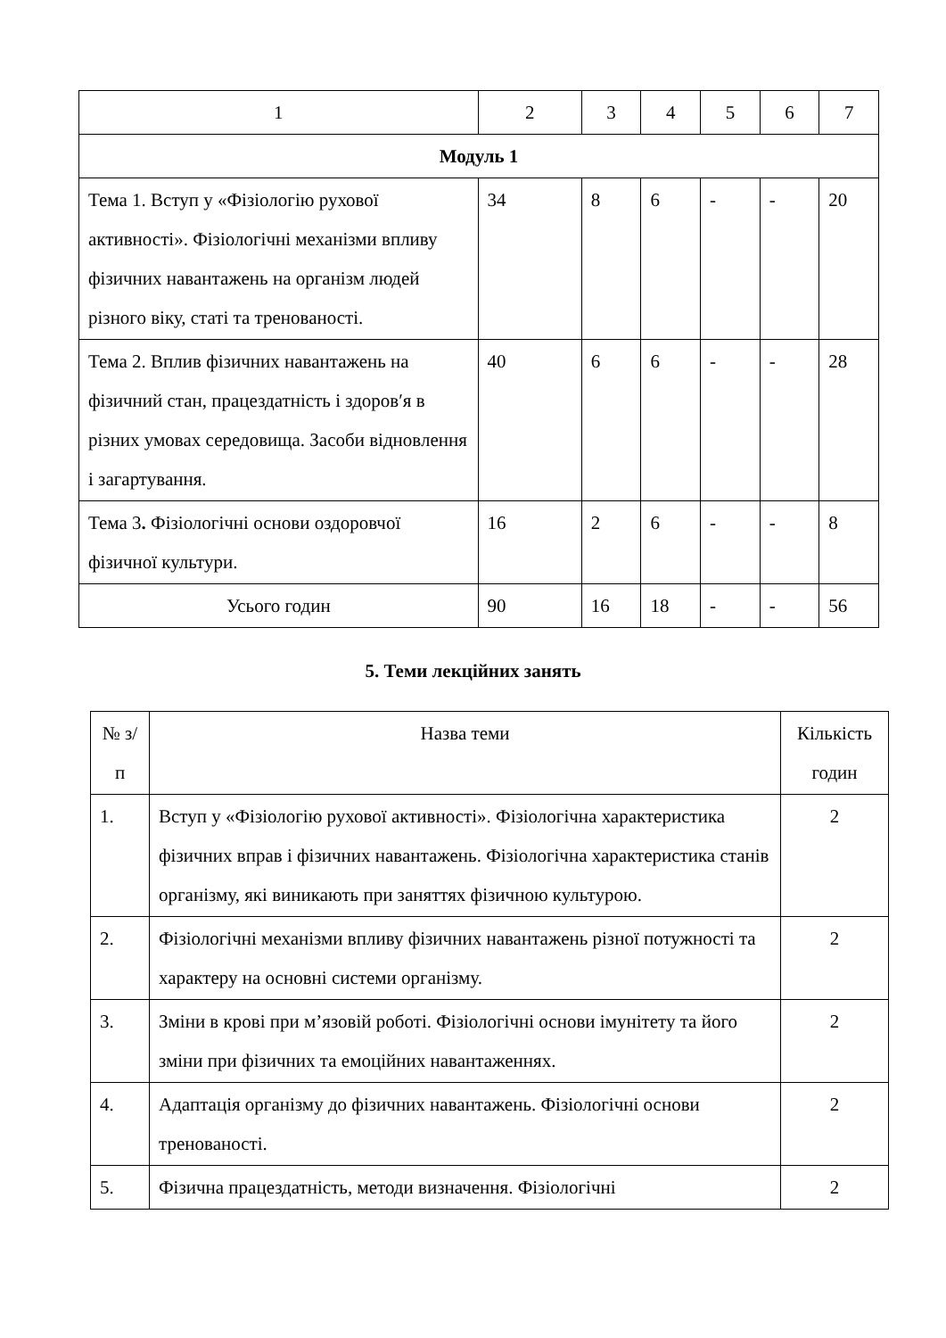| 1 | 2 | 3 | 4 | 5 | 6 | 7 |
| --- | --- | --- | --- | --- | --- | --- |
| Модуль 1 | | | | | | |
| Тема 1. Вступ у «Фізіологію рухової активності». Фізіологічні механізми впливу фізичних навантажень на організм людей різного віку, статі та тренованості. | 34 | 8 | 6 | - | - | 20 |
| Тема 2. Вплив фізичних навантажень на фізичний стан, працездатність і здоров′я в різних умовах середовища. Засоби відновлення і загартування. | 40 | 6 | 6 | - | - | 28 |
| Тема 3 . Фізіологічні основи оздоровчої фізичної культури. | 16 | 2 | 6 | - | - | 8 |
| Усього годин | 90 | 16 | 18 | - | - | 56 |
5. Теми лекційних занять
| № з/п | Назва теми | Кількість годин |
| --- | --- | --- |
| 1. | Вступ у «Фізіологію рухової активності». Фізіологічна характеристика фізичних вправ і фізичних навантажень. Фізіологічна характеристика станів організму, які виникають при заняттях фізичною культурою. | 2 |
| 2. | Фізіологічні механізми впливу фізичних навантажень різної потужності та характеру на основні системи організму. | 2 |
| 3. | Зміни в крові при м’язовій роботі. Фізіологічні основи імунітету та його зміни при фізичних та емоційних навантаженнях. | 2 |
| 4. | Адаптація організму до фізичних навантажень. Фізіологічні основи тренованості. | 2 |
| 5. | Фізична працездатність, методи визначення. Фізіологічні | 2 |